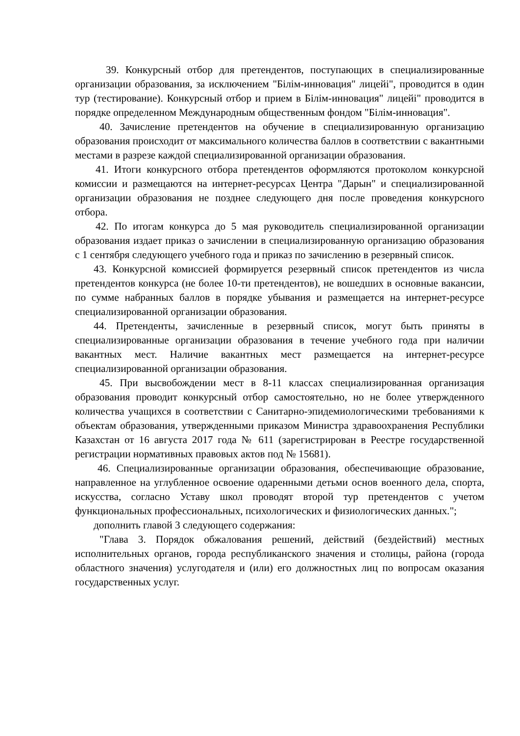39. Конкурсный отбор для претендентов, поступающих в специализированные организации образования, за исключением "Білім-инновация" лицейі", проводится в один тур (тестирование). Конкурсный отбор и прием в Білім-инновация" лицейі" проводится в порядке определенном Международным общественным фондом "Білім-инновация".
40. Зачисление претендентов на обучение в специализированную организацию образования происходит от максимального количества баллов в соответствии с вакантными местами в разрезе каждой специализированной организации образования.
41. Итоги конкурсного отбора претендентов оформляются протоколом конкурсной комиссии и размещаются на интернет-ресурсах Центра "Дарын" и специализированной организации образования не позднее следующего дня после проведения конкурсного отбора.
42. По итогам конкурса до 5 мая руководитель специализированной организации образования издает приказ о зачислении в специализированную организацию образования с 1 сентября следующего учебного года и приказ по зачислению в резервный список.
43. Конкурсной комиссией формируется резервный список претендентов из числа претендентов конкурса (не более 10-ти претендентов), не вошедших в основные вакансии, по сумме набранных баллов в порядке убывания и размещается на интернет-ресурсе специализированной организации образования.
44. Претенденты, зачисленные в резервный список, могут быть приняты в специализированные организации образования в течение учебного года при наличии вакантных мест. Наличие вакантных мест размещается на интернет-ресурсе специализированной организации образования.
45. При высвобождении мест в 8-11 классах специализированная организация образования проводит конкурсный отбор самостоятельно, но не более утвержденного количества учащихся в соответствии с Санитарно-эпидемиологическими требованиями к объектам образования, утвержденными приказом Министра здравоохранения Республики Казахстан от 16 августа 2017 года № 611 (зарегистрирован в Реестре государственной регистрации нормативных правовых актов под № 15681).
46. Специализированные организации образования, обеспечивающие образование, направленное на углубленное освоение одаренными детьми основ военного дела, спорта, искусства, согласно Уставу школ проводят второй тур претендентов с учетом функциональных профессиональных, психологических и физиологических данных.";
дополнить главой 3 следующего содержания:
"Глава 3. Порядок обжалования решений, действий (бездействий) местных исполнительных органов, города республиканского значения и столицы, района (города областного значения) услугодателя и (или) его должностных лиц по вопросам оказания государственных услуг.